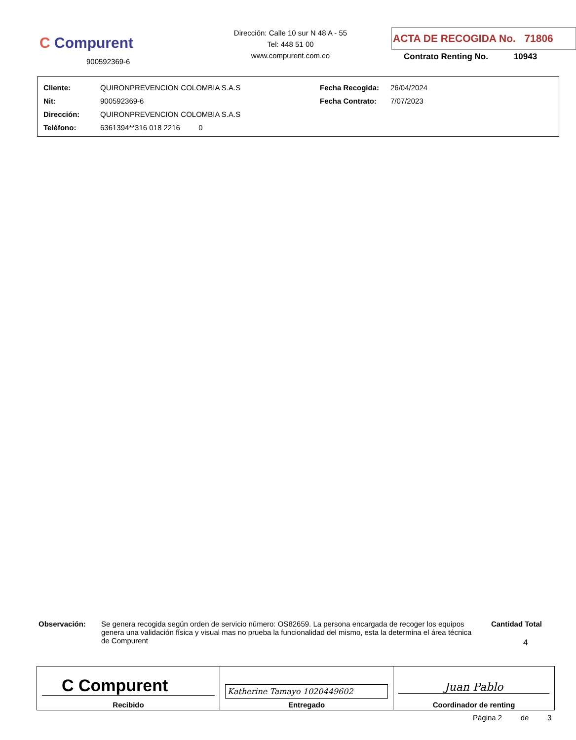C Compurent
900592369-6
Dirección: Calle 10 sur N 48 A - 55
Tel: 448 51 00
www.compurent.com.co
ACTA DE RECOGIDA No. 71806
Contrato Renting No. 10943
| Cliente: | QUIRONPREVENCION COLOMBIA S.A.S | Fecha Recogida: | 26/04/2024 |
| Nit: | 900592369-6 | Fecha Contrato: | 7/07/2023 |
| Dirección: | QUIRONPREVENCION COLOMBIA S.A.S | | |
| Teléfono: | 6361394**316 018 2216 0 | | |
Observación: Se genera recogida según orden de servicio número: OS82659. La persona encargada de recoger los equipos genera una validación física y visual mas no prueba la funcionalidad del mismo, esta la determina el área técnica de Compurent
Cantidad Total
4
| C Compurent Recibido | Katherine Tamayo 1020449602 Entregado | Juan Pablo Coordinador de renting |
Página 2 de 3